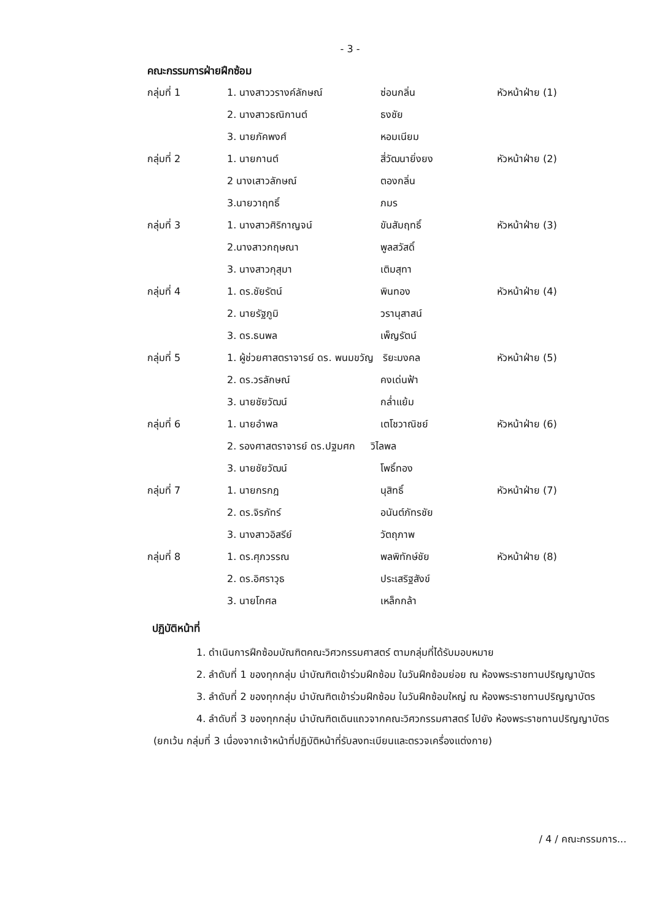- 3 -
คณะกรรมการฝ่ายฝึกซ้อม
| กลุ่มที่ 1 | 1. นางสาววรางค์ลักษณ์ | ซ่อนกลิ่น | หัวหน้าฝ่าย (1) |
| | 2. นางสาวธณิกานต์ | ธงชัย | |
| | 3. นายภัคพงศ์ | หอมเนียม | |
| กลุ่มที่ 2 | 1. นายกานต์ | สี่วัฒนายิ่งยง | หัวหน้าฝ่าย (2) |
| | 2 นางเสาวลักษณ์ | ตองกลิ่น | |
| | 3.นายวาฤทธิ์ | ภมร | |
| กลุ่มที่ 3 | 1. นางสาวศิริกาญจน์ | ขันสัมฤทธิ์ | หัวหน้าฝ่าย (3) |
| | 2.นางสาวกฤษณา | พูลสวัสดิ์ | |
| | 3. นางสาวกุสุมา | เติมสุทา | |
| กลุ่มที่ 4 | 1. ดร.ชัยรัตน์ | พินทอง | หัวหน้าฝ่าย (4) |
| | 2. นายรัฐภูมิ | วรานุสาสน์ | |
| | 3. ดร.ธนพล | เพ็ญรัตน์ | |
| กลุ่มที่ 5 | 1. ผู้ช่วยศาสตราจารย์ ดร. พนมขวัญ ริยะมงคล | | หัวหน้าฝ่าย (5) |
| | 2. ดร.วรลักษณ์ | คงเด่นฟ้า | |
| | 3. นายชัยวัฒน์ | กล่ำแย้ม | |
| กลุ่มที่ 6 | 1. นายอำพล | เตโชวาณิชย์ | หัวหน้าฝ่าย (6) |
| | 2. รองศาสตราจารย์ ดร.ปฐมศก วิไลพล | | |
| | 3. นายชัยวัฒน์ | โพธิ์ทอง | |
| กลุ่มที่ 7 | 1. นายกรกฎ | นุสิทธิ์ | หัวหน้าฝ่าย (7) |
| | 2. ดร.จิรภัทร์ | อนันต์ภัทรชัย | |
| | 3. นางสาวอิสรีย์ | วัตถุภาพ | |
| กลุ่มที่ 8 | 1. ดร.ศุภวรรณ | พลพิทักษ์ชัย | หัวหน้าฝ่าย (8) |
| | 2. ดร.อิศราวุธ | ประเสริฐสังข์ | |
| | 3. นายโกศล | เหล็กกล้า | |
ปฏิบัติหน้าที่
1. ดำเนินการฝึกซ้อมบัณฑิตคณะวิศวกรรมศาสตร์ ตามกลุ่มที่ได้รับมอบหมาย
2. ลำดับที่ 1 ของทุกกลุ่ม นำบัณฑิตเข้าร่วมฝึกซ้อม ในวันฝึกซ้อมย่อย ณ ห้องพระราชทานปริญญาบัตร
3. ลำดับที่ 2 ของทุกกลุ่ม นำบัณฑิตเข้าร่วมฝึกซ้อม ในวันฝึกซ้อมใหญ่ ณ ห้องพระราชทานปริญญาบัตร
4. ลำดับที่ 3 ของทุกกลุ่ม นำบัณฑิตเดินแถวจากคณะวิศวกรรมศาสตร์ ไปยัง ห้องพระราชทานปริญญาบัตร (ยกเว้น กลุ่มที่ 3 เนื่องจากเจ้าหน้าที่ปฏิบัติหน้าที่รับลงทะเบียนและตรวจเครื่องแต่งกาย)
/ 4 / คณะกรรมการ...